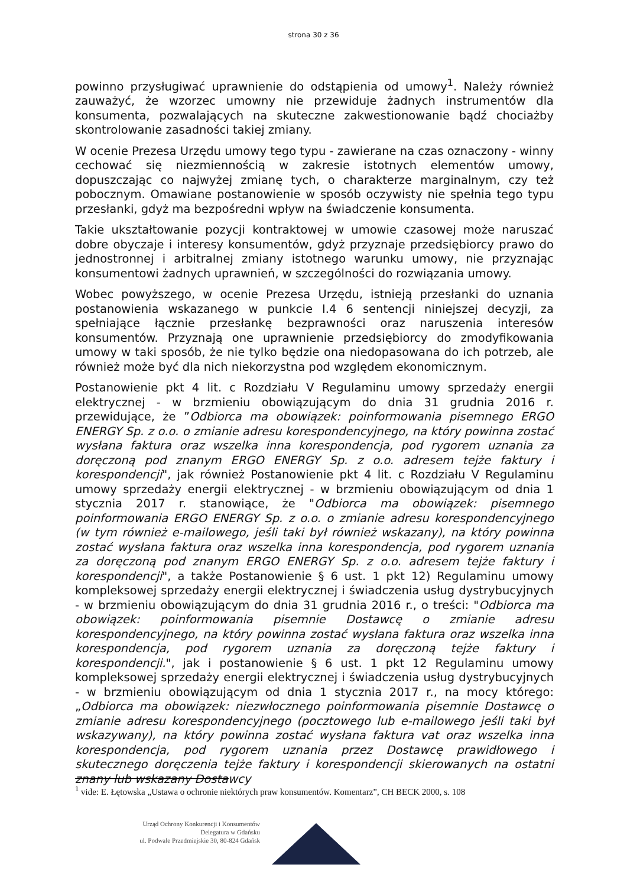strona 30 z 36
powinno przysługiwać uprawnienie do odstąpienia od umowy<sup>1</sup>. Należy również zauważyć, że wzorzec umowny nie przewiduje żadnych instrumentów dla konsumenta, pozwalających na skuteczne zakwestionowanie bądź chociażby skontrolowanie zasadności takiej zmiany.
W ocenie Prezesa Urzędu umowy tego typu - zawierane na czas oznaczony - winny cechować się niezmiennością w zakresie istotnych elementów umowy, dopuszczając co najwyżej zmianę tych, o charakterze marginalnym, czy też pobocznym. Omawiane postanowienie w sposób oczywisty nie spełnia tego typu przesłanki, gdyż ma bezpośredni wpływ na świadczenie konsumenta.
Takie ukształtowanie pozycji kontraktowej w umowie czasowej może naruszać dobre obyczaje i interesy konsumentów, gdyż przyznaje przedsiębiorcy prawo do jednostronnej i arbitralnej zmiany istotnego warunku umowy, nie przyznając konsumentowi żadnych uprawnień, w szczególności do rozwiązania umowy.
Wobec powyższego, w ocenie Prezesa Urzędu, istnieją przesłanki do uznania postanowienia wskazanego w punkcie I.4 6 sentencji niniejszej decyzji, za spełniające łącznie przesłankę bezprawności oraz naruszenia interesów konsumentów. Przyznają one uprawnienie przedsiębiorcy do zmodyfikowania umowy w taki sposób, że nie tylko będzie ona niedopasowana do ich potrzeb, ale również może być dla nich niekorzystna pod względem ekonomicznym.
Postanowienie pkt 4 lit. c Rozdziału V Regulaminu umowy sprzedaży energii elektrycznej - w brzmieniu obowiązującym do dnia 31 grudnia 2016 r. przewidujące, że ”Odbiorca ma obowiązek: poinformowania pisemnego ERGO ENERGY Sp. z o.o. o zmianie adresu korespondencyjnego, na który powinna zostać wysłana faktura oraz wszelka inna korespondencja, pod rygorem uznania za doręczoną pod znanym ERGO ENERGY Sp. z o.o. adresem tejże faktury i korespondencji", jak również Postanowienie pkt 4 lit. c Rozdziału V Regulaminu umowy sprzedaży energii elektrycznej - w brzmieniu obowiązującym od dnia 1 stycznia 2017 r. stanowiące, że "Odbiorca ma obowiązek: pisemnego poinformowania ERGO ENERGY Sp. z o.o. o zmianie adresu korespondencyjnego (w tym również e-mailowego, jeśli taki był również wskazany), na który powinna zostać wysłana faktura oraz wszelka inna korespondencja, pod rygorem uznania za doręczoną pod znanym ERGO ENERGY Sp. z o.o. adresem tejże faktury i korespondencji", a także Postanowienie § 6 ust. 1 pkt 12) Regulaminu umowy kompleksowej sprzedaży energii elektrycznej i świadczenia usług dystrybucyjnych - w brzmieniu obowiązującym do dnia 31 grudnia 2016 r., o treści: "Odbiorca ma obowiązek: poinformowania pisemnie Dostawcę o zmianie adresu korespondencyjnego, na który powinna zostać wysłana faktura oraz wszelka inna korespondencja, pod rygorem uznania za doręczoną tejże faktury i korespondencji.", jak i postanowienie § 6 ust. 1 pkt 12 Regulaminu umowy kompleksowej sprzedaży energii elektrycznej i świadczenia usług dystrybucyjnych - w brzmieniu obowiązującym od dnia 1 stycznia 2017 r., na mocy którego: „Odbiorca ma obowiązek: niezwłocznego poinformowania pisemnie Dostawcę o zmianie adresu korespondencyjnego (pocztowego lub e-mailowego jeśli taki był wskazywany), na który powinna zostać wysłana faktura vat oraz wszelka inna korespondencja, pod rygorem uznania przez Dostawcę prawidłowego i skutecznego doręczenia tejże faktury i korespondencji skierowanych na ostatni znany lub wskazany Dostawcy
<sup>1</sup> vide: E. Łętowska „Ustawa o ochronie niektórych praw konsumentów. Komentarz”, CH BECK 2000, s. 108
Urząd Ochrony Konkurencji i Konsumentów
Delegatura w Gdańsku
ul. Podwale Przedmiejskie 30, 80-824 Gdańsk